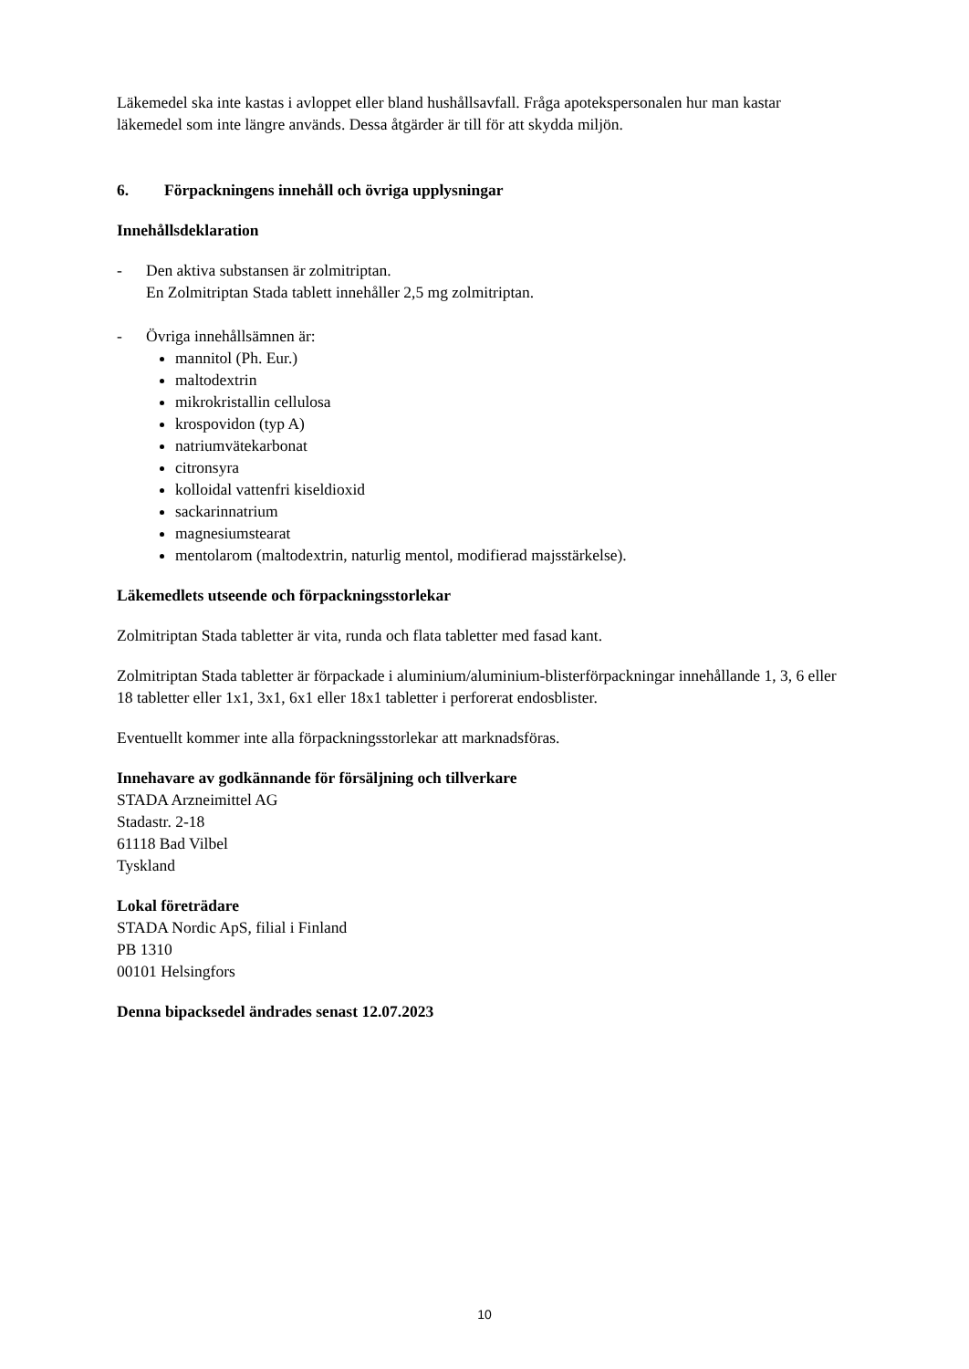Läkemedel ska inte kastas i avloppet eller bland hushållsavfall. Fråga apotekspersonalen hur man kastar läkemedel som inte längre används. Dessa åtgärder är till för att skydda miljön.
6. Förpackningens innehåll och övriga upplysningar
Innehållsdeklaration
- Den aktiva substansen är zolmitriptan.
En Zolmitriptan Stada tablett innehåller 2,5 mg zolmitriptan.
- Övriga innehållsämnen är:
mannitol (Ph. Eur.)
maltodextrin
mikrokristallin cellulosa
krospovidon (typ A)
natriumvätekarbonat
citronsyra
kolloidal vattenfri kiseldioxid
sackarinnatrium
magnesiumstearat
mentolarom (maltodextrin, naturlig mentol, modifierad majsstärkelse).
Läkemedlets utseende och förpackningsstorlekar
Zolmitriptan Stada tabletter är vita, runda och flata tabletter med fasad kant.
Zolmitriptan Stada tabletter är förpackade i aluminium/aluminium-blisterförpackningar innehållande 1, 3, 6 eller 18 tabletter eller 1x1, 3x1, 6x1 eller 18x1 tabletter i perforerat endosblister.
Eventuellt kommer inte alla förpackningsstorlekar att marknadsföras.
Innehavare av godkännande för försäljning och tillverkare
STADA Arzneimittel AG
Stadastr. 2-18
61118 Bad Vilbel
Tyskland
Lokal företrädare
STADA Nordic ApS, filial i Finland
PB 1310
00101 Helsingfors
Denna bipacksedel ändrades senast 12.07.2023
10